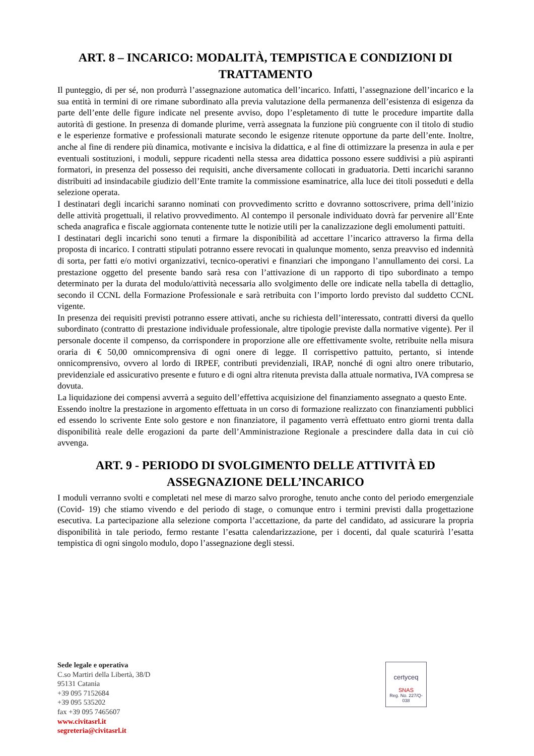ART. 8 – INCARICO: MODALITÀ, TEMPISTICA E CONDIZIONI DI TRATTAMENTO
Il punteggio, di per sé, non produrrà l’assegnazione automatica dell’incarico. Infatti, l’assegnazione dell’incarico e la sua entità in termini di ore rimane subordinato alla previa valutazione della permanenza dell’esistenza di esigenza da parte dell’ente delle figure indicate nel presente avviso, dopo l’espletamento di tutte le procedure impartite dalla autorità di gestione. In presenza di domande plurime, verrà assegnata la funzione più congruente con il titolo di studio e le esperienze formative e professionali maturate secondo le esigenze ritenute opportune da parte dell’ente. Inoltre, anche al fine di rendere più dinamica, motivante e incisiva la didattica, e al fine di ottimizzare la presenza in aula e per eventuali sostituzioni, i moduli, seppure ricadenti nella stessa area didattica possono essere suddivisi a più aspiranti formatori, in presenza del possesso dei requisiti, anche diversamente collocati in graduatoria. Detti incarichi saranno distribuiti ad insindacabile giudizio dell’Ente tramite la commissione esaminatrice, alla luce dei titoli posseduti e della selezione operata.
I destinatari degli incarichi saranno nominati con provvedimento scritto e dovranno sottoscrivere, prima dell’inizio delle attività progettuali, il relativo provvedimento. Al contempo il personale individuato dovrà far pervenire all’Ente scheda anagrafica e fiscale aggiornata contenente tutte le notizie utili per la canalizzazione degli emolumenti pattuiti.
I destinatari degli incarichi sono tenuti a firmare la disponibilità ad accettare l’incarico attraverso la firma della proposta di incarico. I contratti stipulati potranno essere revocati in qualunque momento, senza preavviso ed indennità di sorta, per fatti e/o motivi organizzativi, tecnico-operativi e finanziari che impongano l’annullamento dei corsi. La prestazione oggetto del presente bando sarà resa con l’attivazione di un rapporto di tipo subordinato a tempo determinato per la durata del modulo/attività necessaria allo svolgimento delle ore indicate nella tabella di dettaglio, secondo il CCNL della Formazione Professionale e sarà retribuita con l’importo lordo previsto dal suddetto CCNL vigente.
In presenza dei requisiti previsti potranno essere attivati, anche su richiesta dell’interessato, contratti diversi da quello subordinato (contratto di prestazione individuale professionale, altre tipologie previste dalla normative vigente). Per il personale docente il compenso, da corrispondere in proporzione alle ore effettivamente svolte, retribuite nella misura oraria di € 50,00 omnicomprensiva di ogni onere di legge. Il corrispettivo pattuito, pertanto, si intende onnicomprensivo, ovvero al lordo di IRPEF, contributi previdenziali, IRAP, nonché di ogni altro onere tributario, previdenziale ed assicurativo presente e futuro e di ogni altra ritenuta prevista dalla attuale normativa, IVA compresa se dovuta.
La liquidazione dei compensi avverrà a seguito dell’effettiva acquisizione del finanziamento assegnato a questo Ente.
Essendo inoltre la prestazione in argomento effettuata in un corso di formazione realizzato con finanziamenti pubblici ed essendo lo scrivente Ente solo gestore e non finanziatore, il pagamento verrà effettuato entro giorni trenta dalla disponibilità reale delle erogazioni da parte dell’Amministrazione Regionale a prescindere dalla data in cui ciò avvenga.
ART. 9 - PERIODO DI SVOLGIMENTO DELLE ATTIVITÀ ED ASSEGNAZIONE DELL’INCARICO
I moduli verranno svolti e completati nel mese di marzo salvo proroghe, tenuto anche conto del periodo emergenziale (Covid- 19) che stiamo vivendo e del periodo di stage, o comunque entro i termini previsti dalla progettazione esecutiva. La partecipazione alla selezione comporta l’accettazione, da parte del candidato, ad assicurare la propria disponibilità in tale periodo, fermo restante l’esatta calendarizzazione, per i docenti, dal quale scaturirà l’esatta tempistica di ogni singolo modulo, dopo l’assegnazione degli stessi.
Sede legale e operativa
C.so Martiri della Libertà, 38/D
95131 Catania
+39 095 7152684
+39 095 535202
fax +39 095 7465607
www.civitasrl.it
segreteria@civitasrl.it
certyceq
SNAS
Reg. No. 227/Q-038